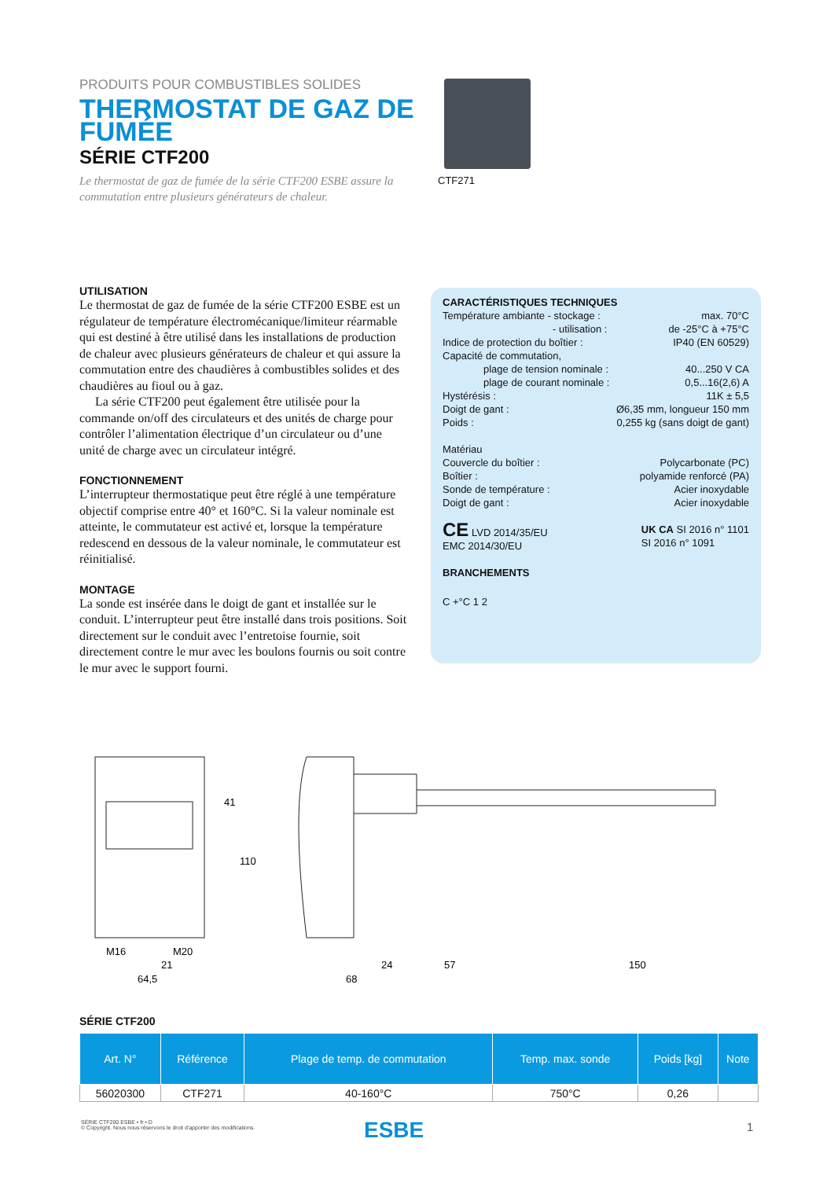PRODUITS POUR COMBUSTIBLES SOLIDES
THERMOSTAT DE GAZ DE FUMÉE
SÉRIE CTF200
Le thermostat de gaz de fumée de la série CTF200 ESBE assure la commutation entre plusieurs générateurs de chaleur.
CTF271
UTILISATION
Le thermostat de gaz de fumée de la série CTF200 ESBE est un régulateur de température électromécanique/limiteur réarmable qui est destiné à être utilisé dans les installations de production de chaleur avec plusieurs générateurs de chaleur et qui assure la commutation entre des chaudières à combustibles solides et des chaudières au fioul ou à gaz.
La série CTF200 peut également être utilisée pour la commande on/off des circulateurs et des unités de charge pour contrôler l’alimentation électrique d’un circulateur ou d’une unité de charge avec un circulateur intégré.
FONCTIONNEMENT
L’interrupteur thermostatique peut être réglé à une température objectif comprise entre 40° et 160°C. Si la valeur nominale est atteinte, le commutateur est activé et, lorsque la température redescend en dessous de la valeur nominale, le commutateur est réinitialisé.
MONTAGE
La sonde est insérée dans le doigt de gant et installée sur le conduit. L’interrupteur peut être installé dans trois positions. Soit directement sur le conduit avec l’entretoise fournie, soit directement contre le mur avec les boulons fournis ou soit contre le mur avec le support fourni.
CARACTÉRISTIQUES TECHNIQUES
Température ambiante - stockage : max. 70°C
- utilisation : de -25°C à +75°C
Indice de protection du boîtier : IP40 (EN 60529)
Capacité de commutation,
plage de tension nominale : 40...250 V CA
plage de courant nominale : 0,5...16(2,6) A
Hystérésis : 11K ± 5,5
Doigt de gant : Ø6,35 mm, longueur 150 mm
Poids : 0,255 kg (sans doigt de gant)
Matériau
Couvercle du boîtier : Polycarbonate (PC)
Boîtier : polyamide renforcé (PA)
Sonde de température : Acier inoxydable
Doigt de gant : Acier inoxydable
CE LVD 2014/35/EU
EMC 2014/30/EU UK CA SI 2016 n° 1101
SI 2016 n° 1091
BRANCHEMENTS
C +°C 1 2
M16
M20
21
64,5
41
110
68
24
57
150
SÉRIE CTF200
| Art. N° | Référence | Plage de temp. de commutation | Temp. max. sonde | Poids [kg] | Note |
| --- | --- | --- | --- | --- | --- |
| 56020300 | CTF271 | 40-160°C | 750°C | 0,26 | |
SÉRIE CTF200 ESBE • fr • D
© Copyright. Nous nous réservons le droit d'apporter des modifications.
ESBE 1